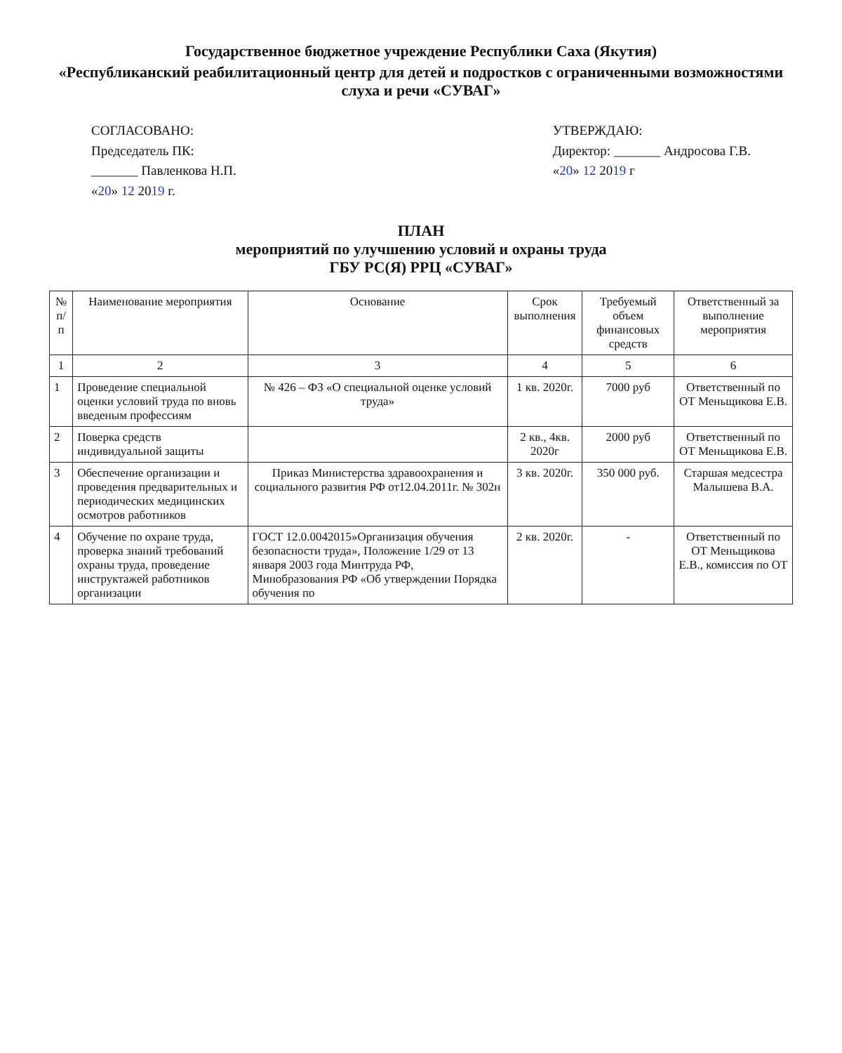Государственное бюджетное учреждение Республики Саха (Якутия)
«Республиканский реабилитационный центр для детей и подростков с ограниченными возможностями слуха и речи «СУВАГ»
СОГЛАСОВАНО:
Председатель ПК:
_______ Павленкова Н.П.
«20» 12 2019 г.
УТВЕРЖДАЮ:
Директор: _______ Андросова Г.В.
«20» 12 2019 г
ПЛАН
мероприятий по улучшению условий и охраны труда
ГБУ РС(Я) РРЦ «СУВАГ»
| № п/п | Наименование мероприятия | Основание | Срок выполнения | Требуемый объем финансовых средств | Ответственный за выполнение мероприятия |
| --- | --- | --- | --- | --- | --- |
| 1 | 2 | 3 | 4 | 5 | 6 |
| 1 | Проведение специальной оценки условий труда по вновь введеным профессиям | № 426 – ФЗ «О специальной оценке условий труда» | 1 кв. 2020г. | 7000 руб | Ответственный по ОТ Меньщикова Е.В. |
| 2 | Поверка средств индивидуальной защиты | | 2 кв., 4кв. 2020г | 2000 руб | Ответственный по ОТ Меньщикова Е.В. |
| 3 | Обеспечение организации и проведения предварительных и периодических медицинских осмотров работников | Приказ Министерства здравоохранения и социального развития РФ от12.04.2011г. № 302н | 3 кв. 2020г. | 350 000 руб. | Старшая медсестра Малышева В.А. |
| 4 | Обучение по охране труда, проверка знаний требований охраны труда, проведение инструктажей работников организации | ГОСТ 12.0.0042015»Организация обучения безопасности труда», Положение 1/29 от 13 января 2003 года Минтруда РФ, Минобразования РФ «Об утверждении Порядка обучения по | 2 кв. 2020г. | - | Ответственный по ОТ Меньщикова Е.В., комиссия по ОТ |